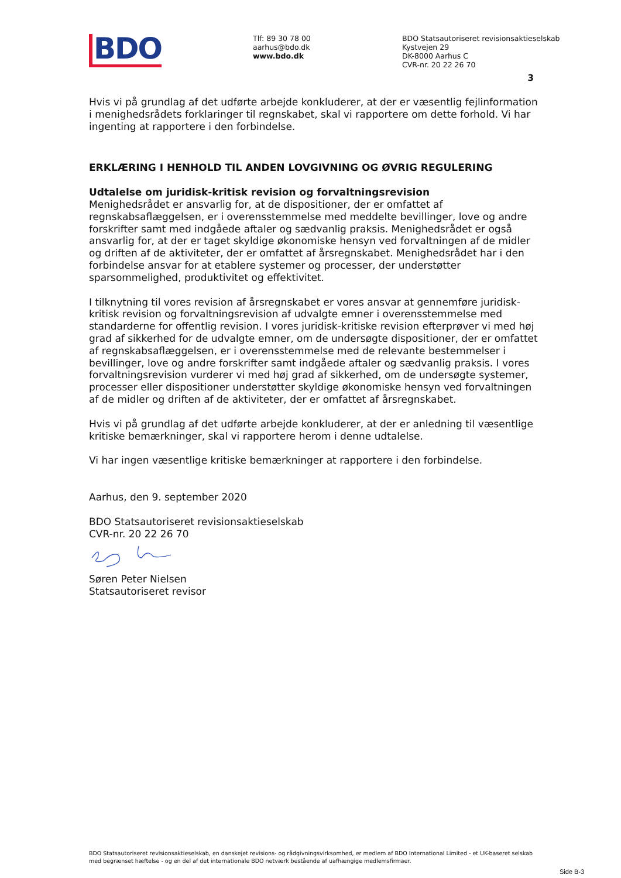BDO
Tlf: 89 30 78 00
aarhus@bdo.dk
www.bdo.dk
BDO Statsautoriseret revisionsaktieselskab
Kystvejen 29
DK-8000 Aarhus C
CVR-nr. 20 22 26 70
3
Hvis vi på grundlag af det udførte arbejde konkluderer, at der er væsentlig fejlinformation i menighedsrådets forklaringer til regnskabet, skal vi rapportere om dette forhold. Vi har ingenting at rapportere i den forbindelse.
ERKLÆRING I HENHOLD TIL ANDEN LOVGIVNING OG ØVRIG REGULERING
Udtalelse om juridisk-kritisk revision og forvaltningsrevision
Menighedsrådet er ansvarlig for, at de dispositioner, der er omfattet af regnskabsaflæggelsen, er i overensstemmelse med meddelte bevillinger, love og andre forskrifter samt med indgåede aftaler og sædvanlig praksis. Menighedsrådet er også ansvarlig for, at der er taget skyldige økonomiske hensyn ved forvaltningen af de midler og driften af de aktiviteter, der er omfattet af årsregnskabet. Menighedsrådet har i den forbindelse ansvar for at etablere systemer og processer, der understøtter sparsommelighed, produktivitet og effektivitet.
I tilknytning til vores revision af årsregnskabet er vores ansvar at gennemføre juridisk-kritisk revision og forvaltningsrevision af udvalgte emner i overensstemmelse med standarderne for offentlig revision. I vores juridisk-kritiske revision efterprøver vi med høj grad af sikkerhed for de udvalgte emner, om de undersøgte dispositioner, der er omfattet af regnskabsaflæggelsen, er i overensstemmelse med de relevante bestemmelser i bevillinger, love og andre forskrifter samt indgåede aftaler og sædvanlig praksis. I vores forvaltningsrevision vurderer vi med høj grad af sikkerhed, om de undersøgte systemer, processer eller dispositioner understøtter skyldige økonomiske hensyn ved forvaltningen af de midler og driften af de aktiviteter, der er omfattet af årsregnskabet.
Hvis vi på grundlag af det udførte arbejde konkluderer, at der er anledning til væsentlige kritiske bemærkninger, skal vi rapportere herom i denne udtalelse.
Vi har ingen væsentlige kritiske bemærkninger at rapportere i den forbindelse.
Aarhus, den 9. september 2020
BDO Statsautoriseret revisionsaktieselskab
CVR-nr. 20 22 26 70
Søren Peter Nielsen
Statsautoriseret revisor
BDO Statsautoriseret revisionsaktieselskab, en danskejet revisions- og rådgivningsvirksomhed, er medlem af BDO International Limited - et UK-baseret selskab med begrænset hæftelse - og en del af det internationale BDO netværk bestående af uafhængige medlemsfirmaer.
Side B-3